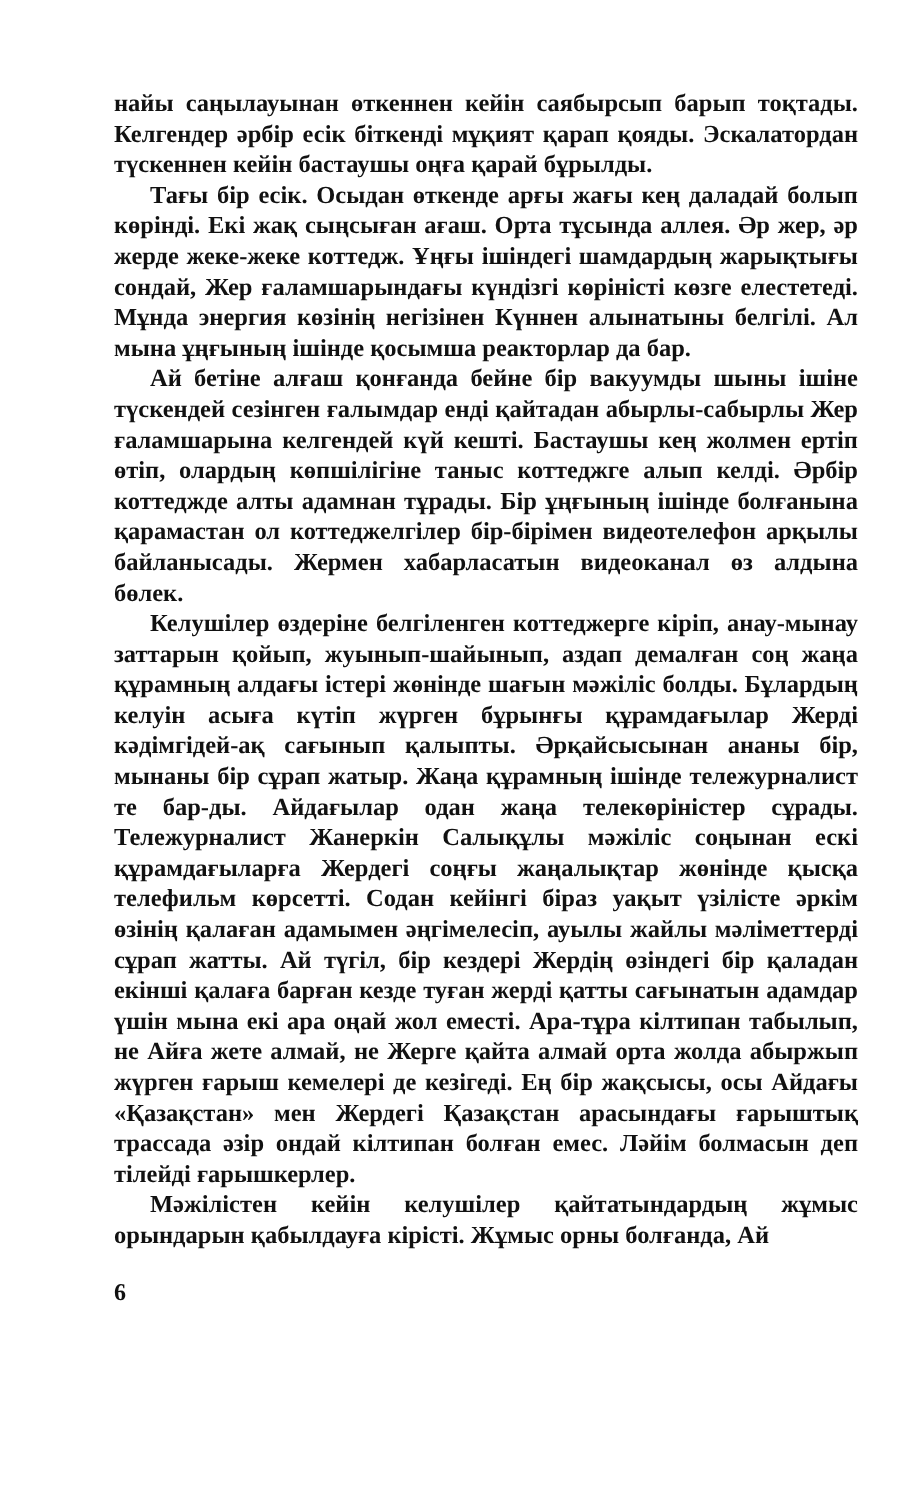найы саңылауынан өткеннен кейін саябырсып барып тоқтады. Келгендер әрбір есік біткенді мұқият қарап қояды. Эскалатордан түскеннен кейін бастаушы оңға қарай бұрылды.
Тағы бір есік. Осыдан өткенде арғы жағы кең даладай болып көрінді. Екі жақ сыңсыған ағаш. Орта тұсында аллея. Әр жер, әр жерде жеке-жеке коттедж. Ұңғы ішіндегі шамдардың жарықтығы сондай, Жер ғаламшарындағы күндізгі көріністі көзге елестетеді. Мұнда энергия көзінің негізінен Күннен алынатыны белгілі. Ал мына ұңғының ішінде қосымша реакторлар да бар.
Ай бетіне алғаш қонғанда бейне бір вакуумды шыны ішіне түскендей сезінген ғалымдар енді қайтадан абырлы-сабырлы Жер ғаламшарына келгендей күй кешті. Бастаушы кең жолмен ертіп өтіп, олардың көпшілігіне таныс коттеджге алып келді. Әрбір коттеджде алты адамнан тұрады. Бір ұңғының ішінде болғанына қарамастан ол коттеджелгілер бір-бірімен видеотелефон арқылы байланысады. Жермен хабарласатын видеоканал өз алдына бөлек.
Келушілер өздеріне белгіленген коттеджерге кіріп, анау-мынау заттарын қойып, жуынып-шайынып, аздап демалған соң жаңа құрамның алдағы істері жөнінде шағын мәжіліс болды. Бұлардың келуін асыға күтіп жүрген бұрынғы құрамдағылар Жерді кәдімгідей-ақ сағынып қалыпты. Әрқайсысынан ананы бір, мынаны бір сұрап жатыр. Жаңа құрамның ішінде тележурналист те бар-ды. Айдағылар одан жаңа телекөріністер сұрады. Тележурналист Жанеркін Салықұлы мәжіліс соңынан ескі құрамдағыларға Жердегі соңғы жаңалықтар жөнінде қысқа телефильм көрсетті. Содан кейінгі біраз уақыт үзілісте әркім өзінің қалаған адамымен әңгімелесіп, ауылы жайлы мәліметтерді сұрап жатты. Ай түгіл, бір кездері Жердің өзіндегі бір қаладан екінші қалаға барған кезде туған жерді қатты сағынатын адамдар үшін мына екі ара оңай жол еместі. Ара-тұра кілтипан табылып, не Айға жете алмай, не Жерге қайта алмай орта жолда абыржып жүрген ғарыш кемелері де кезігеді. Ең бір жақсысы, осы Айдағы «Қазақстан» мен Жердегі Қазақстан арасындағы ғарыштық трассада әзір ондай кілтипан болған емес. Ләйім болмасын деп тілейді ғарышкерлер.
Мәжілістен кейін келушілер қайтатындардың жұмыс орындарын қабылдауға кірісті. Жұмыс орны болғанда, Ай
6